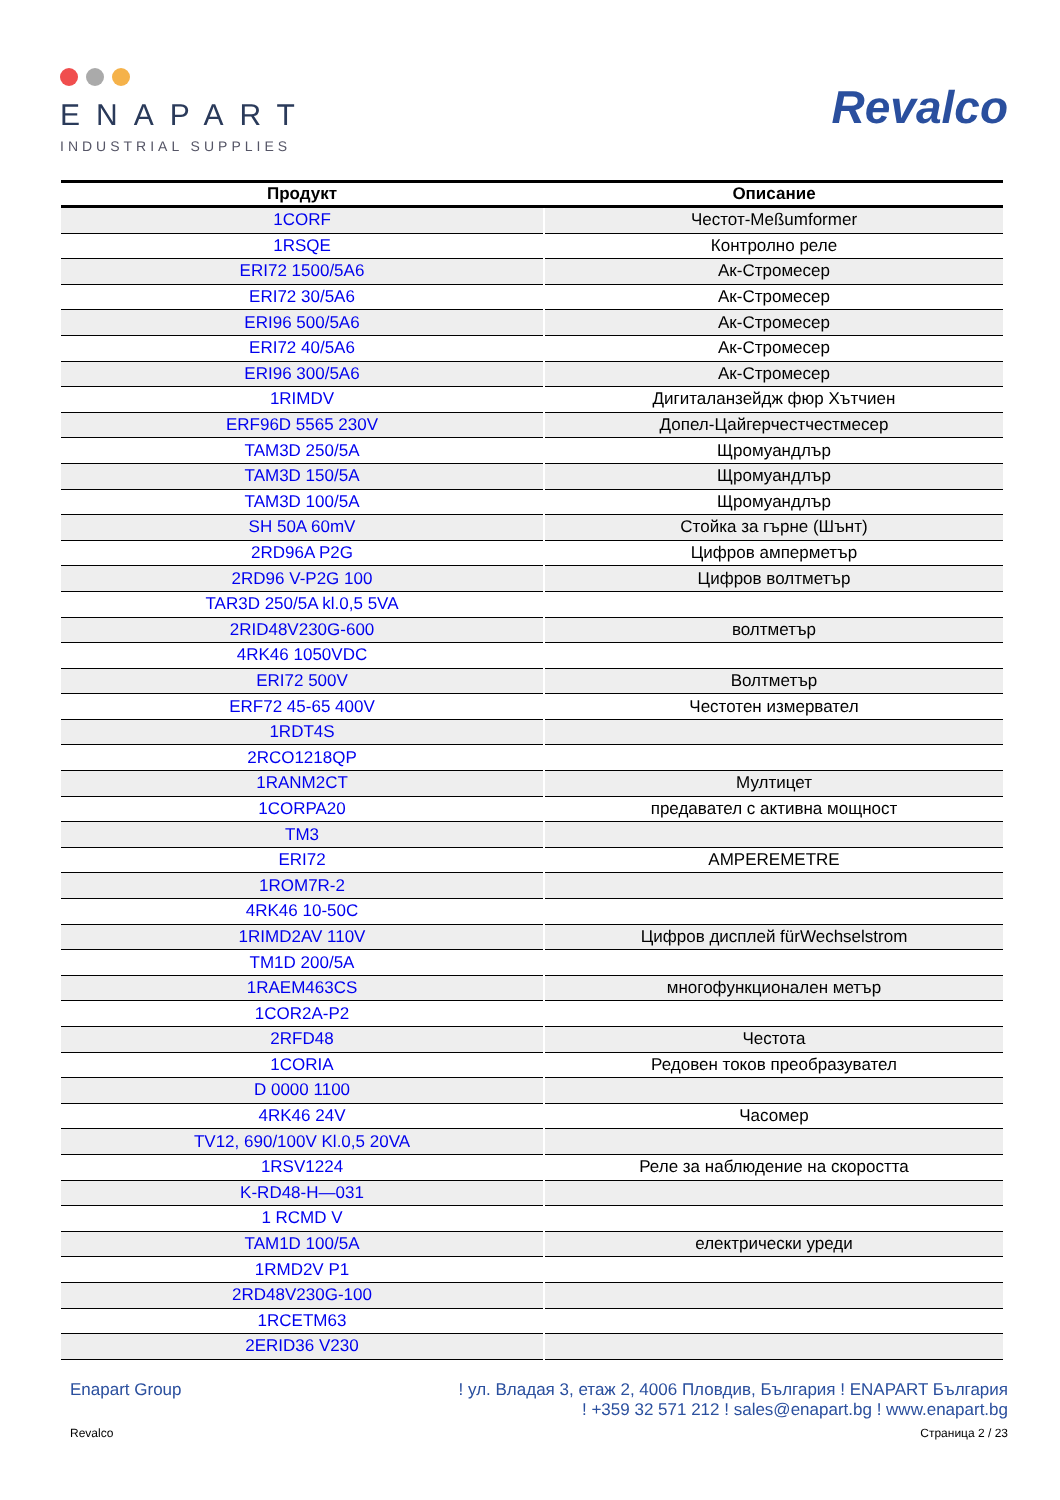ENAPART
INDUSTRIAL SUPPLIES
Revalco
| Продукт | Описание |
| --- | --- |
| 1CORF | Честот-Meßumformer |
| 1RSQE | Контролно реле |
| ERI72 1500/5A6 | Ак-Стромесер |
| ERI72 30/5A6 | Ак-Стромесер |
| ERI96 500/5A6 | Ак-Стромесер |
| ERI72 40/5A6 | Ак-Стромесер |
| ERI96 300/5A6 | Ак-Стромесер |
| 1RIMDV | Дигиталанзейдж фюр Хътчиен |
| ERF96D 5565 230V | Допел-Цайгерчестчестмесер |
| TAM3D 250/5A | Щромуандлър |
| TAM3D 150/5A | Щромуандлър |
| TAM3D 100/5A | Щромуандлър |
| SH 50A 60mV | Стойка за гърне (Шънт) |
| 2RD96A P2G | Цифров амперметър |
| 2RD96 V-P2G 100 | Цифров волтметър |
| TAR3D 250/5A kl.0,5 5VA | |
| 2RID48V230G-600 | волтметър |
| 4RK46 1050VDC | |
| ERI72 500V | Волтметър |
| ERF72 45-65 400V | Честотен измервател |
| 1RDT4S | |
| 2RCO1218QP | |
| 1RANM2CT | Мултицет |
| 1CORPA20 | предавател с активна мощност |
| TM3 | |
| ERI72 | AMPEREMETRE |
| 1ROM7R-2 | |
| 4RK46 10-50C | |
| 1RIMD2AV 110V | Цифров дисплей fürWechselstrom |
| TM1D 200/5A | |
| 1RAEM463CS | многофункционален метър |
| 1COR2A-P2 | |
| 2RFD48 | Честота |
| 1CORIA | Редовен токов преобразувател |
| D 0000 1100 | |
| 4RK46 24V | Часомер |
| TV12, 690/100V Kl.0,5 20VA | |
| 1RSV1224 | Реле за наблюдение на скоростта |
| K-RD48-H—031 | |
| 1 RCMD V | |
| TAM1D 100/5A | електрически уреди |
| 1RMD2V P1 | |
| 2RD48V230G-100 | |
| 1RCETM63 | |
| 2ERID36 V230 | |
Enapart Group ! ул. Владая 3, етаж 2, 4006 Пловдив, България ! ENAPART България
! +359 32 571 212 ! sales@enapart.bg ! www.enapart.bg
Revalco Страница 2 / 23